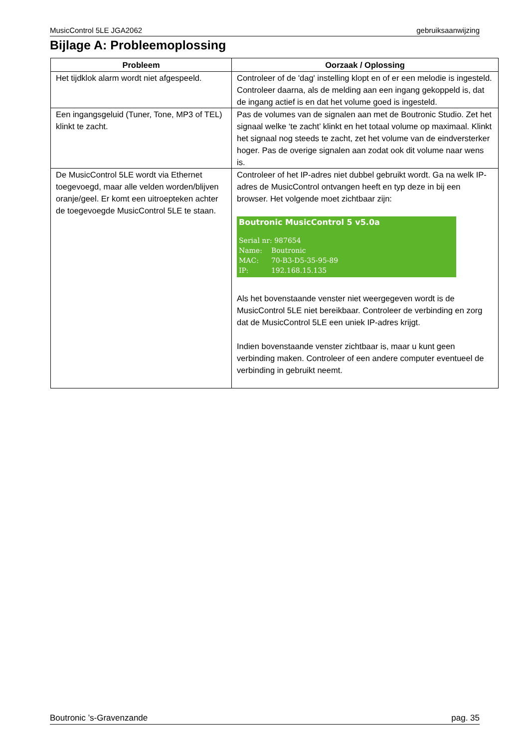MusicControl 5LE JGA2062 gebruiksaanwijzing
Bijlage A: Probleemoplossing
| Probleem | Oorzaak / Oplossing |
| --- | --- |
| Het tijdklok alarm wordt niet afgespeeld. | Controleer of de 'dag' instelling klopt en of er een melodie is ingesteld. Controleer daarna, als de melding aan een ingang gekoppeld is, dat de ingang actief is en dat het volume goed is ingesteld. |
| Een ingangsgeluid (Tuner, Tone, MP3 of TEL) klinkt te zacht. | Pas de volumes van de signalen aan met de Boutronic Studio. Zet het signaal welke ‘te zacht’ klinkt en het totaal volume op maximaal. Klinkt het signaal nog steeds te zacht, zet het volume van de eindversterker hoger. Pas de overige signalen aan zodat ook dit volume naar wens is. |
| De MusicControl 5LE wordt via Ethernet toegevoegd, maar alle velden worden/blijven oranje/geel. Er komt een uitroepteken achter de toegevoegde MusicControl 5LE te staan. | Controleer of het IP-adres niet dubbel gebruikt wordt. Ga na welk IP-adres de MusicControl ontvangen heeft en typ deze in bij een browser. Het volgende moet zichtbaar zijn: Boutronic MusicControl 5 v5.0a / Serial nr: 987654 / / / Name: / Boutronic / / MAC: / 70-B3-D5-35-95-89 / / IP: / 192.168.15.135 / Als het bovenstaande venster niet weergegeven wordt is de MusicControl 5LE niet bereikbaar. Controleer de verbinding en zorg dat de MusicControl 5LE een uniek IP-adres krijgt. Indien bovenstaande venster zichtbaar is, maar u kunt geen verbinding maken. Controleer of een andere computer eventueel de verbinding in gebruikt neemt. |
Boutronic ’s-Gravenzande pag. 35